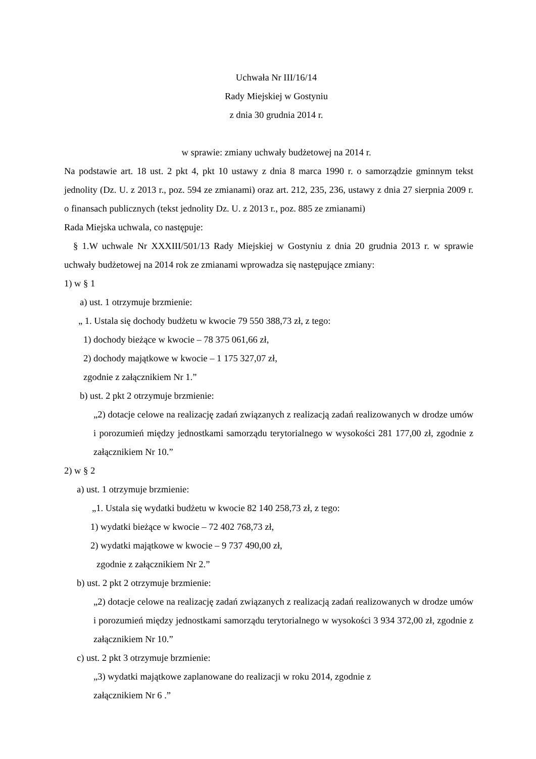Uchwała Nr III/16/14
Rady Miejskiej w Gostyniu
z dnia 30 grudnia 2014 r.
w sprawie: zmiany uchwały budżetowej na 2014 r.
Na podstawie art. 18 ust. 2 pkt 4, pkt 10 ustawy z dnia 8 marca 1990 r. o samorządzie gminnym tekst jednolity (Dz. U. z 2013 r., poz. 594 ze zmianami) oraz art. 212, 235, 236, ustawy z dnia 27 sierpnia 2009 r. o finansach publicznych (tekst jednolity Dz. U. z 2013 r., poz. 885 ze zmianami)
Rada Miejska uchwala, co następuje:
§ 1.W uchwale Nr XXXIII/501/13 Rady Miejskiej w Gostyniu z dnia 20 grudnia 2013 r. w sprawie uchwały budżetowej na 2014 rok ze zmianami wprowadza się następujące zmiany:
1) w § 1
a) ust. 1 otrzymuje brzmienie:
„ 1. Ustala się dochody budżetu w kwocie 79 550 388,73 zł, z tego:
1) dochody bieżące w kwocie – 78 375 061,66 zł,
2) dochody majątkowe w kwocie – 1 175 327,07 zł,
zgodnie z załącznikiem Nr 1.”
b) ust. 2 pkt 2 otrzymuje brzmienie:
„2) dotacje celowe na realizację zadań związanych z realizacją zadań realizowanych w drodze umów i porozumień między jednostkami samorządu terytorialnego w wysokości 281 177,00 zł, zgodnie z załącznikiem Nr 10.”
2) w § 2
a) ust. 1 otrzymuje brzmienie:
„1. Ustala się wydatki budżetu w kwocie 82 140 258,73 zł, z tego:
1) wydatki bieżące w kwocie – 72 402 768,73 zł,
2) wydatki majątkowe w kwocie – 9 737 490,00 zł,
zgodnie z załącznikiem Nr 2.”
b) ust. 2 pkt 2 otrzymuje brzmienie:
„2) dotacje celowe na realizację zadań związanych z realizacją zadań realizowanych w drodze umów i porozumień między jednostkami samorządu terytorialnego w wysokości 3 934 372,00 zł, zgodnie z załącznikiem Nr 10.”
c) ust. 2 pkt 3 otrzymuje brzmienie:
„3) wydatki majątkowe zaplanowane do realizacji w roku 2014, zgodnie z
załącznikiem Nr 6 .”